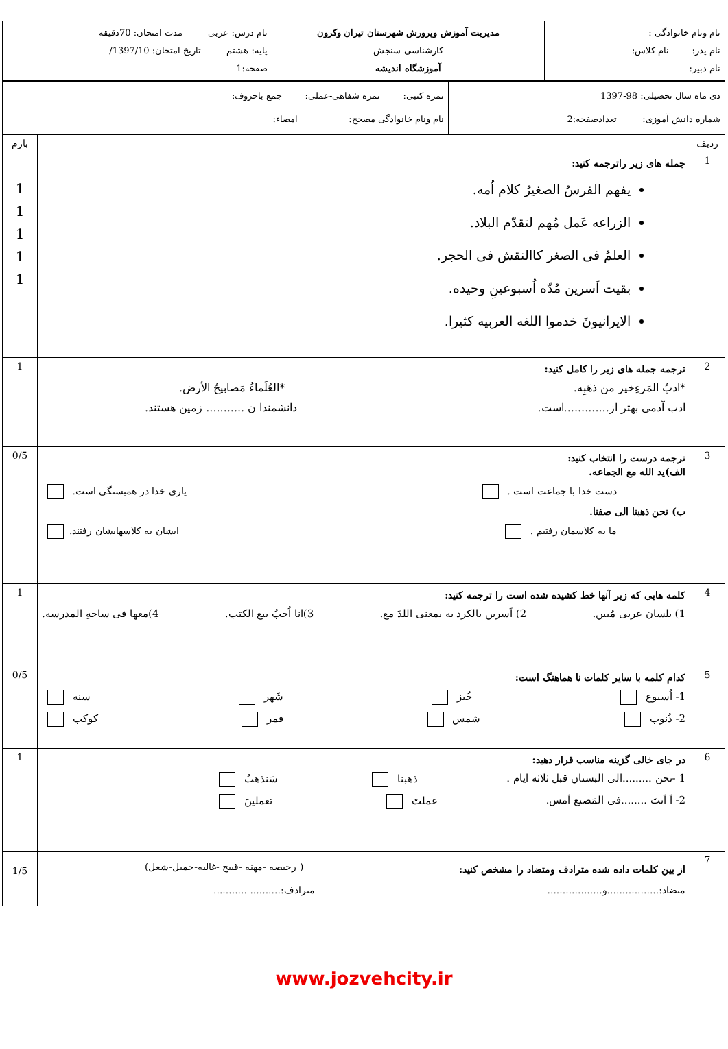| نام ونام خانوادگی : نام پدر: نام کلاس: نام دبیر: | مدیریت آموزش وپرورش شهرستان تیران وکرون کارشناسی سنجش آموزشگاه اندیشه | نام درس: عربی مدت امتحان: 70دقیقه پایه: هشتم تاریخ امتحان: 1397/10/ صفحه:1 |
| دی ماه سال تحصیلی: 98-1397 شماره دانش آموزی: تعدادصفحه:2 | نمره کتبی: نمره شفاهی-عملی: جمع باحروف: نام ونام خانوادگی مصحح: امضاء: |
| ردیف | | بارم |
| 1 | جمله های زیر راترجمه کنید: یفهم الفرسُ الصغیرُ کلام اُمه. الزراعه عَمل مُهم لتقدّم البلاد. العلمُ فی الصغر کاالنقش فی الحجر. بقیت اَسرین مُدّه اُسبوعینِ وحیده. الایرانیونَ خدموا اللغه العربیه کثیرا. | 1 1 1 1 1 |
| 2 | ترجمه جمله های زیر را کامل کنید: *ادبُ المَرءِخیر من ذهَبِه. *العُلَماءُ مَصابیحُ الأرض. ادب آدمی بهتر از.............است. دانشمندا ن ........... زمین هستند. | 1 |
| 3 | ترجمه درست را انتخاب کنید: الف)ید الله مع الجماعه. دست خدا با جماعت است . یاری خدا در همبستگی است. ب) نحن ذهبنا الی صفنا. ما به کلاسمان رفتیم . ایشان به کلاسهایشان رفتند. | 0/5 |
| 4 | کلمه هایی که زیر آنها خط کشیده شده است را ترجمه کنید: 1) بلسان عربی مُبین . 2) اَسرین بالکرد یه بمعنی اللدَ مع . 3)انا اُحبُ بیع الکتب. 4)معها فی ساحهِ المدرسه. | 1 |
| 5 | کدام کلمه با سایر کلمات نا هماهنگ است: 1- اُسبوع خُبز شَهر سنه 2- ذُنوب شمس قمر کوکب | 0/5 |
| 6 | در جای خالی گزینه مناسب قرار دهید: 1 -نحن .........الی البستان قبل ثلاثه ایام . ذهبنا سَنذهبُ 2- اَ اَنتَ ........فی المَصنع اَمس. عملتَ تعملینَ | 1 |
| 7 | از بین کلمات داده شده مترادف ومتضاد را مشخص کنید: ( رخیصه -مهنه -قبیح -غالیه-جمیل-شغل) متضاد:.................و.................. مترادف:.......... ........... | 1/5 |
www.jozvehcity.ir